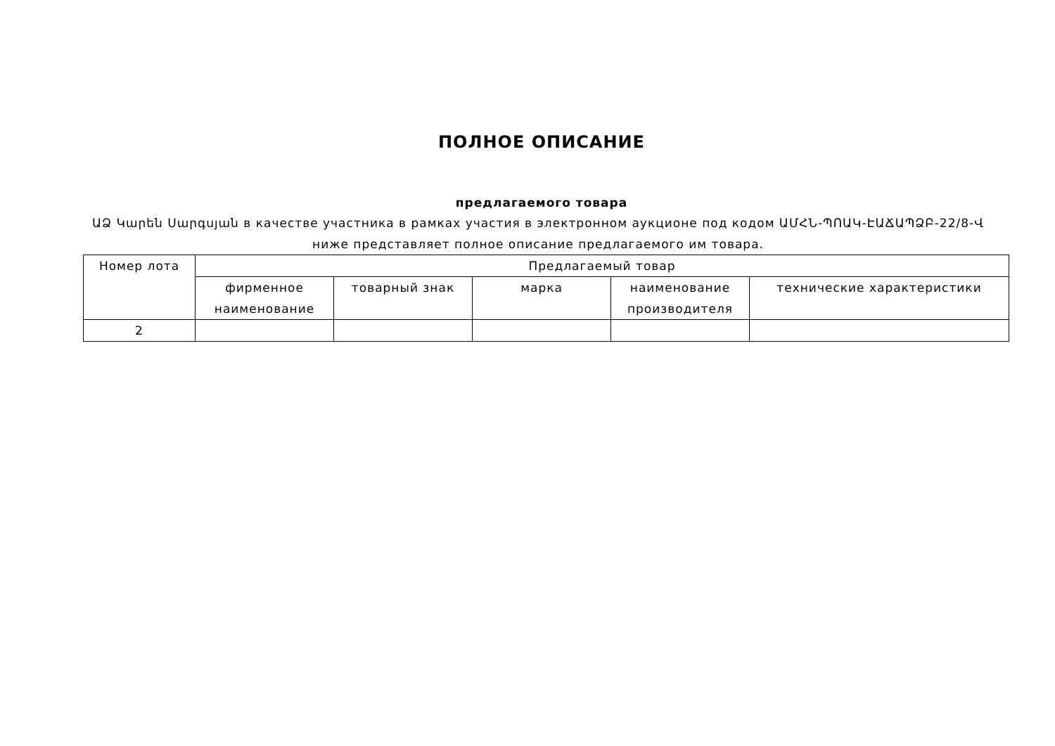ПОЛНОЕ ОПИСАНИЕ
предлагаемого товара
ԱՁ Կարեն Սարգսյան в качестве участника в рамках участия в электронном аукционе под кодом ԱՄՀՆ-ՊՈԱԿ-ԷԱՃԱՊՁԲ-22/8-Վ ниже представляет полное описание предлагаемого им товара.
| Номер лота | Предлагаемый товар | | | | |
| --- | --- | --- | --- | --- | --- |
| | фирменное наименование | товарный знак | марка | наименование производителя | технические характеристики |
| 2 | | | | | |